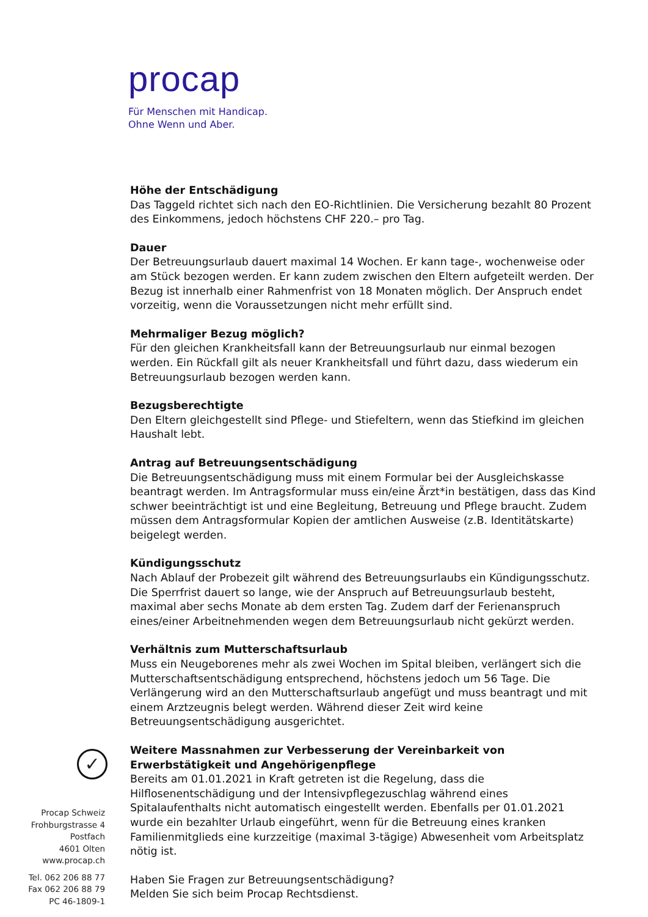procap
Für Menschen mit Handicap.
Ohne Wenn und Aber.
Höhe der Entschädigung
Das Taggeld richtet sich nach den EO-Richtlinien. Die Versicherung bezahlt 80 Prozent des Einkommens, jedoch höchstens CHF 220.– pro Tag.
Dauer
Der Betreuungsurlaub dauert maximal 14 Wochen. Er kann tage-, wochenweise oder am Stück bezogen werden. Er kann zudem zwischen den Eltern aufgeteilt werden. Der Bezug ist innerhalb einer Rahmenfrist von 18 Monaten möglich. Der Anspruch endet vorzeitig, wenn die Voraussetzungen nicht mehr erfüllt sind.
Mehrmaliger Bezug möglich?
Für den gleichen Krankheitsfall kann der Betreuungsurlaub nur einmal bezogen werden. Ein Rückfall gilt als neuer Krankheitsfall und führt dazu, dass wiederum ein Betreuungsurlaub bezogen werden kann.
Bezugsberechtigte
Den Eltern gleichgestellt sind Pflege- und Stiefeltern, wenn das Stiefkind im gleichen Haushalt lebt.
Antrag auf Betreuungsentschädigung
Die Betreuungsentschädigung muss mit einem Formular bei der Ausgleichskasse beantragt werden. Im Antragsformular muss ein/eine Ärzt*in bestätigen, dass das Kind schwer beeinträchtigt ist und eine Begleitung, Betreuung und Pflege braucht. Zudem müssen dem Antragsformular Kopien der amtlichen Ausweise (z.B. Identitätskarte) beigelegt werden.
Kündigungsschutz
Nach Ablauf der Probezeit gilt während des Betreuungsurlaubs ein Kündigungsschutz. Die Sperrfrist dauert so lange, wie der Anspruch auf Betreuungsurlaub besteht, maximal aber sechs Monate ab dem ersten Tag. Zudem darf der Ferienanspruch eines/einer Arbeitnehmenden wegen dem Betreuungsurlaub nicht gekürzt werden.
Verhältnis zum Mutterschaftsurlaub
Muss ein Neugeborenes mehr als zwei Wochen im Spital bleiben, verlängert sich die Mutterschaftsentschädigung entsprechend, höchstens jedoch um 56 Tage. Die Verlängerung wird an den Mutterschaftsurlaub angefügt und muss beantragt und mit einem Arztzeugnis belegt werden. Während dieser Zeit wird keine Betreuungsentschädigung ausgerichtet.
Weitere Massnahmen zur Verbesserung der Vereinbarkeit von Erwerbstätigkeit und Angehörigenpflege
Bereits am 01.01.2021 in Kraft getreten ist die Regelung, dass die Hilflosenentschädigung und der Intensivpflegezuschlag während eines Spitalaufenthalts nicht automatisch eingestellt werden. Ebenfalls per 01.01.2021 wurde ein bezahlter Urlaub eingeführt, wenn für die Betreuung eines kranken Familienmitglieds eine kurzzeitige (maximal 3-tägige) Abwesenheit vom Arbeitsplatz nötig ist.
Haben Sie Fragen zur Betreuungsentschädigung?
Melden Sie sich beim Procap Rechtsdienst.
✓
Procap Schweiz
Frohburgstrasse 4
Postfach
4601 Olten
www.procap.ch
Tel. 062 206 88 77
Fax 062 206 88 79
PC 46-1809-1